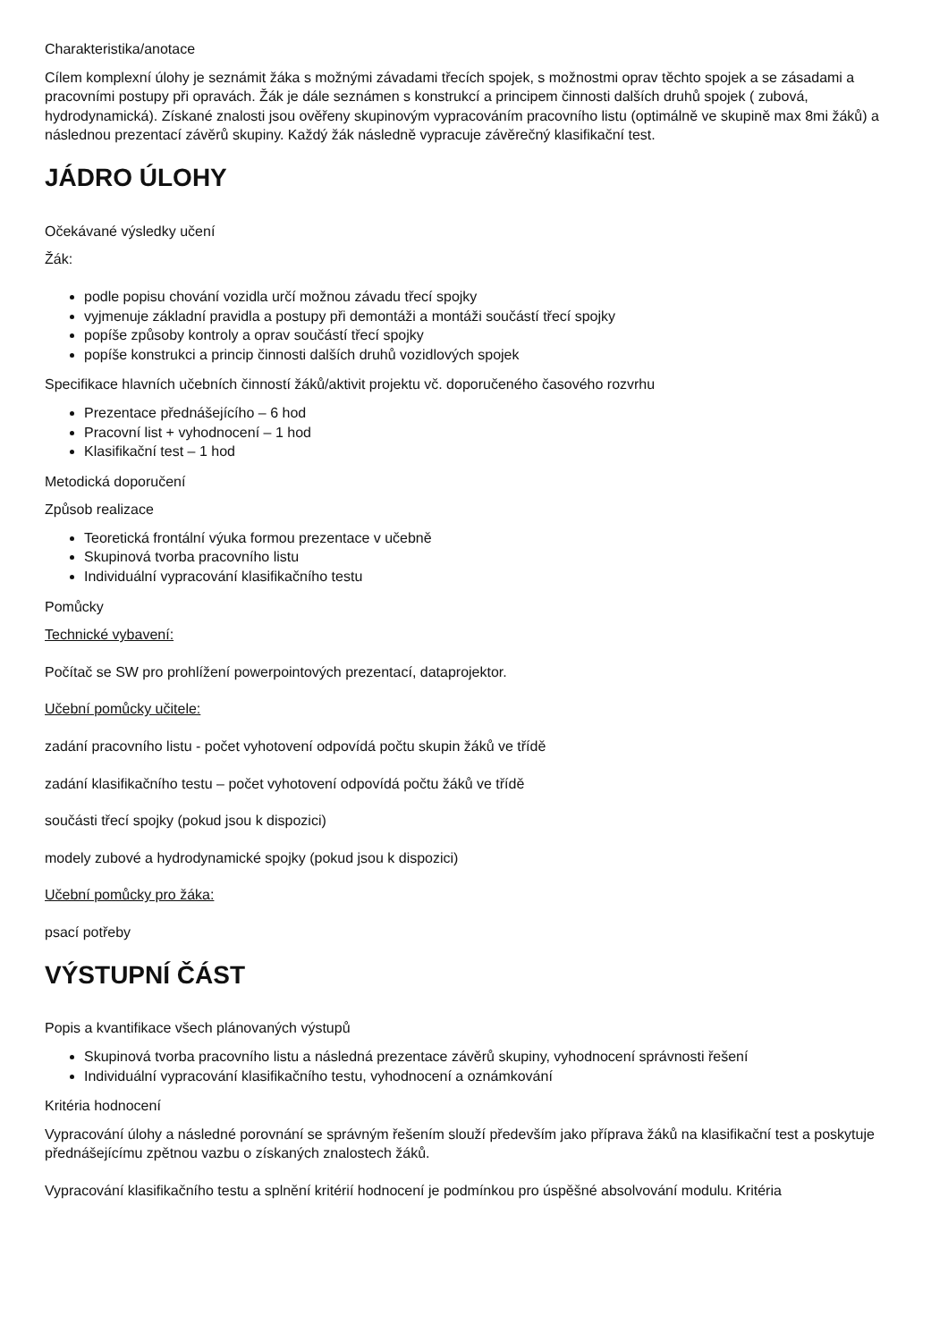Charakteristika/anotace
Cílem komplexní úlohy je seznámit žáka s možnými závadami třecích spojek, s možnostmi oprav těchto spojek a se zásadami a pracovními postupy při opravách. Žák je dále seznámen s konstrukcí a principem činnosti dalších druhů spojek ( zubová, hydrodynamická). Získané znalosti jsou ověřeny skupinovým vypracováním pracovního listu (optimálně ve skupině max 8mi žáků) a následnou prezentací závěrů skupiny. Každý žák následně vypracuje závěrečný klasifikační test.
JÁDRO ÚLOHY
Očekávané výsledky učení
Žák:
podle popisu chování vozidla určí možnou závadu třecí spojky
vyjmenuje základní pravidla a postupy při demontáži a montáži součástí třecí spojky
popíše způsoby kontroly a oprav součástí třecí spojky
popíše konstrukci a princip činnosti dalších druhů vozidlových spojek
Specifikace hlavních učebních činností žáků/aktivit projektu vč. doporučeného časového rozvrhu
Prezentace přednášejícího – 6 hod
Pracovní list + vyhodnocení – 1 hod
Klasifikační test – 1 hod
Metodická doporučení
Způsob realizace
Teoretická frontální výuka formou prezentace v učebně
Skupinová tvorba pracovního listu
Individuální vypracování klasifikačního testu
Pomůcky
Technické vybavení:
Počítač se SW pro prohlížení powerpointových prezentací, dataprojektor.
Učební pomůcky učitele:
zadání pracovního listu - počet vyhotovení odpovídá počtu skupin žáků ve třídě
zadání klasifikačního testu – počet vyhotovení odpovídá počtu žáků ve třídě
součásti třecí spojky (pokud jsou k dispozici)
modely zubové a hydrodynamické spojky (pokud jsou k dispozici)
Učební pomůcky pro žáka:
psací potřeby
VÝSTUPNÍ ČÁST
Popis a kvantifikace všech plánovaných výstupů
Skupinová tvorba pracovního listu a následná prezentace závěrů skupiny, vyhodnocení správnosti řešení
Individuální vypracování klasifikačního testu, vyhodnocení a oznámkování
Kritéria hodnocení
Vypracování úlohy a následné porovnání se správným řešením slouží především jako příprava žáků na klasifikační test a poskytuje přednášejícímu zpětnou vazbu o získaných znalostech žáků.
Vypracování klasifikačního testu a splnění kritérií hodnocení je podmínkou pro úspěšné absolvování modulu. Kritéria